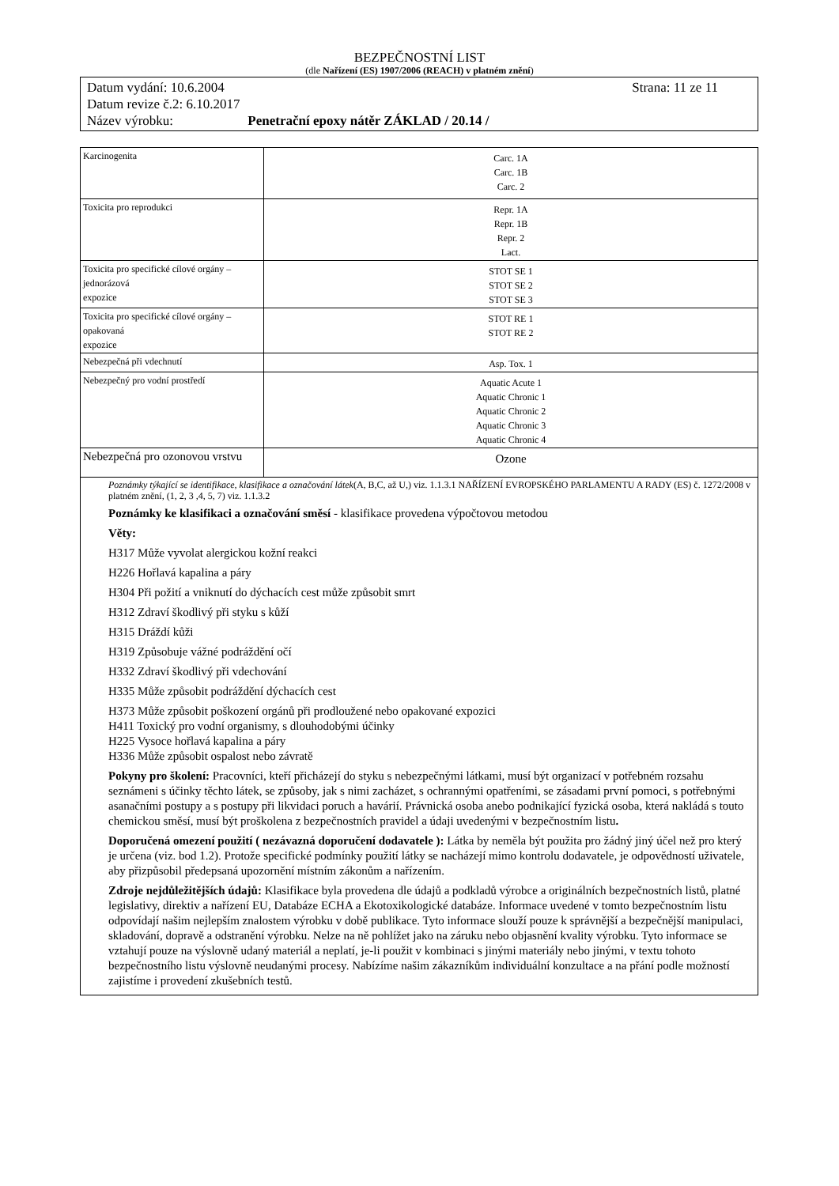BEZPEČNOSTNÍ LIST
(dle Nařízení (ES) 1907/2006 (REACH) v platném znění)
Datum vydání: 10.6.2004 Strana: 11 ze 11
Datum revize č.2: 6.10.2017
Název výrobku: Penetrační epoxy nátěr ZÁKLAD / 20.14 /
| Karcinogenita | Carc. 1A Carc. 1B Carc. 2 |
| Toxicita pro reprodukci | Repr. 1A Repr. 1B Repr. 2 Lact. |
| Toxicita pro specifické cílové orgány – jednorázová expozice | STOT SE 1 STOT SE 2 STOT SE 3 |
| Toxicita pro specifické cílové orgány – opakovaná expozice | STOT RE 1 STOT RE 2 |
| Nebezpečná při vdechnutí | Asp. Tox. 1 |
| Nebezpečný pro vodní prostředí | Aquatic Acute 1 Aquatic Chronic 1 Aquatic Chronic 2 Aquatic Chronic 3 Aquatic Chronic 4 |
| Nebezpečná pro ozonovou vrstvu | Ozone |
Poznámky týkající se identifikace, klasifikace a označování látek(A, B,C, až U,) viz. 1.1.3.1 NAŘÍZENÍ EVROPSKÉHO PARLAMENTU A RADY (ES) č. 1272/2008 v platném znění, (1, 2, 3 ,4, 5, 7) viz. 1.1.3.2
Poznámky ke klasifikaci a označování směsí - klasifikace provedena výpočtovou metodou
Věty:
H317 Může vyvolat alergickou kožní reakci
H226 Hořlavá kapalina a páry
H304 Při požití a vniknutí do dýchacích cest může způsobit smrt
H312 Zdraví škodlivý při styku s kůží
H315 Dráždí kůži
H319 Způsobuje vážné podráždění očí
H332 Zdraví škodlivý při vdechování
H335 Může způsobit podráždění dýchacích cest
H373 Může způsobit poškození orgánů při prodloužené nebo opakované expozici
H411 Toxický pro vodní organismy, s dlouhodobými účinky
H225 Vysoce hořlavá kapalina a páry
H336 Může způsobit ospalost nebo závratě
Pokyny pro školení: Pracovníci, kteří přicházejí do styku s nebezpečnými látkami, musí být organizací v potřebném rozsahu seznámeni s účinky těchto látek, se způsoby, jak s nimi zacházet, s ochrannými opatřeními, se zásadami první pomoci, s potřebnými asanačními postupy a s postupy při likvidaci poruch a havárií. Právnická osoba anebo podnikající fyzická osoba, která nakládá s touto chemickou směsí, musí být proškolena z bezpečnostních pravidel a údaji uvedenými v bezpečnostním listu.
Doporučená omezení použití ( nezávazná doporučení dodavatele ): Látka by neměla být použita pro žádný jiný účel než pro který je určena (viz. bod 1.2). Protože specifické podmínky použití látky se nacházejí mimo kontrolu dodavatele, je odpovědností uživatele, aby přizpůsobil předepsaná upozornění místním zákonům a nařízením.
Zdroje nejdůležitějších údajů: Klasifikace byla provedena dle údajů a podkladů výrobce a originálních bezpečnostních listů, platné legislativy, direktiv a nařízení EU, Databáze ECHA a Ekotoxikologické databáze. Informace uvedené v tomto bezpečnostním listu odpovídají našim nejlepším znalostem výrobku v době publikace. Tyto informace slouží pouze k správnější a bezpečnější manipulaci, skladování, dopravě a odstranění výrobku. Nelze na ně pohlížet jako na záruku nebo objasnění kvality výrobku. Tyto informace se vztahují pouze na výslovně udaný materiál a neplatí, je-li použit v kombinaci s jinými materiály nebo jinými, v textu tohoto bezpečnostního listu výslovně neudanými procesy. Nabízíme našim zákazníkům individuální konzultace a na přání podle možností zajistíme i provedení zkušebních testů.